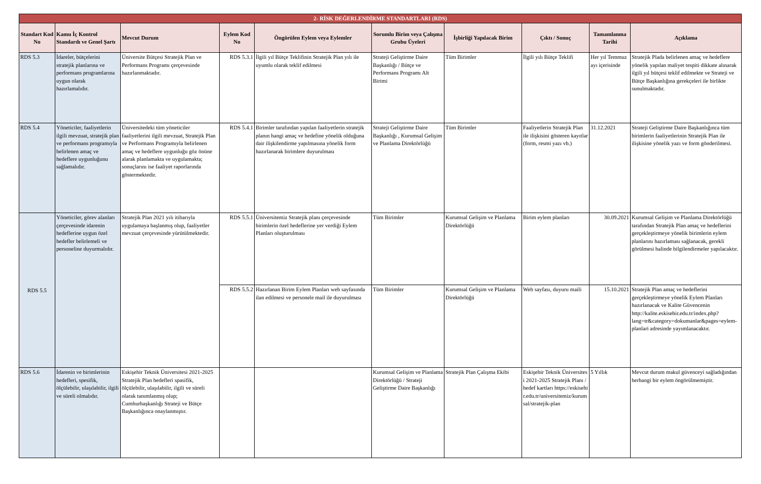| 2- RİSK DEĞERLENDİRME STANDARTLARI (RDS) | | | | | | | | | |
| Standart Kod No | Kamu İç Kontrol Standardı ve Genel Şartı | Mevcut Durum | Eylem Kod No | Öngörülen Eylem veya Eylemler | Sorumlu Birim veya Çalışma Grubu Üyeleri | İşbirliği Yapılacak Birim | Çıktı / Sonuç | Tamamlanma Tarihi | Açıklama |
| RDS 5.3 | İdareler, bütçelerini stratejik planlarına ve performans programlarına uygun olarak hazırlamalıdır. | Üniversite Bütçesi Stratejik Plan ve Performans Programı çerçevesinde hazırlanmaktadır. | RDS 5.3.1 | İlgili yıl Bütçe Teklifinin Stratejik Plan yılı ile uyumlu olarak teklif edilmesi | Strateji Geliştirme Daire Başkanlığı / Bütçe ve Performans Programı Alt Birimi | Tüm Birimler | İlgili yılı Bütçe Teklifi | Her yıl Temmuz ayı içerisinde | Stratejik Plada belirlenen amaç ve hedeflere yönelik yapılan maliyet tespiti dikkate alınarak ilgili yıl bütçesi teklif edilmekte ve Strateji ve Bütçe Başkanlığına gerekçeleri ile birlikte sunulmaktadır. |
| RDS 5.4 | Yöneticiler, faaliyetlerin ilgili mevzuat, stratejik plan ve performans programıyla belirlenen amaç ve hedeflere uygunluğunu sağlamalıdır. | Üniversitedeki tüm yöneticiler faaliyetlerini ilgili mevzuat, Stratejik Plan ve Performans Programıyla belirlenen amaç ve hedeflere uygunluğu göz önüne alarak planlamakta ve uygulamakta; sonuçlarını ise faaliyet raporlarında göstermektedir. | RDS 5.4.1 | Birimler tarafından yapılan faaliyetlerin stratejik planın hangi amaç ve hedefine yönelik olduğuna dair ilişkilendirme yapılmasına yönelik form hazırlanarak birimlere duyurulması | Strateji Geliştirme Daire Başkanlığı , Kurumsal Gelişim ve Planlama Direktörlüğü | Tüm Birimler | Faaliyetlerin Stratejik Plan ile ilişkisini gösteren kayıtlar (form, resmi yazı vb.) | 31.12.2021 | Strateji Geliştirme Daire Başkanlığınca tüm birimlerin faaliyetlerinin Stratejik Plan ile ilişkisine yönelik yazı ve form gönderilmesi. |
| RDS 5.5 | Yöneticiler, görev alanları çerçevesinde idarenin hedeflerine uygun özel hedefler belirlemeli ve personeline duyurmalıdır. | Stratejik Plan 2021 yılı itibarıyla uygulamaya başlanmış olup, faaliyetler mevzuat çerçevesinde yürütülmektedir. | RDS 5.5.1 | Üniversitemiz Stratejik planı çerçevesinde birimlerin özel hedeflerine yer verdiği Eylem Planları oluşturulması | Tüm Birimler | Kurumsal Gelişim ve Planlama Direktörlüğü | Birim eylem planları | 30.09.2021 | Kurumsal Gelişim ve Planlama Direktörlüğü tarafından Stratejik Plan amaç ve hedeflerini gerçekleştirmeye yönelik birimlerin eylem planlarını hazırlaması sağlanacak, gerekli görülmesi halinde bilgilendirmeler yapılacaktır. |
| | | | RDS 5.5.2 | Hazırlanan Birim Eylem Planları web sayfasında ilan edilmesi ve personele mail ile duyurulması | Tüm Birimler | Kurumsal Gelişim ve Planlama Direktörlüğü | Web sayfası, duyuru maili | 15.10.2021 | Stratejik Plan amaç ve hedeflerini gerçekleştirmeye yönelik Eylem Planları hazırlanacak ve Kalite Güvencenin http://kalite.eskisehir.edu.tr/index.php?lang=tr&category=dokumanlar&pages=eylem-planlari adresinde yayımlanacaktır. |
| RDS 5.6 | İdarenin ve birimlerinin hedefleri, spesifik, ölçülebilir, ulaşılabilir, ilgili ve süreli olmalıdır. | Eskişehir Teknik Üniversitesi 2021-2025 Stratejik Plan hedefleri spasifik, ölçülebilir, ulaşılabilir, ilgili ve süreli olarak tanımlanmış olup; Cumhurbaşkanlığı Strateji ve Bütçe Başkanlığınca onaylanmıştır. | | | Kurumsal Gelişim ve Planlama Direktörlüğü / Strateji Geliştirme Daire Başkanlığı | Stratejik Plan Çalışma Ekibi | Eskişehir Teknik Üniversitesi 2021-2025 Stratejik Planı / hedef kartları https://eskisehir.edu.tr/universitemiz/kurumsal/stratejik-plan | 5 Yıllık | Mevcut durum makul güvenceyi sağladığından herhangi bir eylem öngörülmemiştir. |